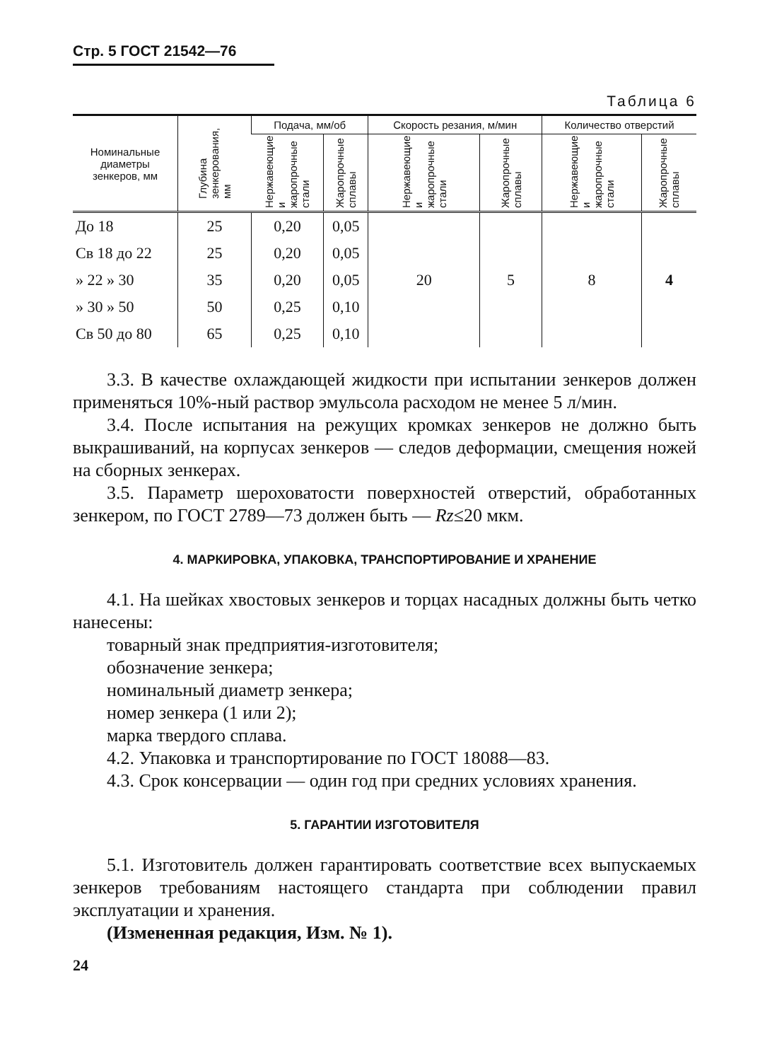Стр. 5 ГОСТ 21542—76
Таблица 6
| Номинальные диаметры зенкеров, мм | Глубина зенкерования, мм | Подача, мм/об | | Скорость резания, м/мин | | Количество отверстий | |
| --- | --- | --- | --- | --- | --- | --- | --- |
| | | Нержавеющие и жаропрочные стали | Жаропрочные сплавы | Нержавеющие и жаропрочные стали | Жаропрочные сплавы | Нержавеющие и жаропрочные стали | Жаропрочные сплавы |
| До 18 | 25 | 0,20 | 0,05 | 20 | 5 | 8 | 4 |
| Св 18 до 22 | 25 | 0,20 | 0,05 | | | | |
| » 22 » 30 | 35 | 0,20 | 0,05 | | | | |
| » 30 » 50 | 50 | 0,25 | 0,10 | | | | |
| Св 50 до 80 | 65 | 0,25 | 0,10 | | | | |
3.3. В качестве охлаждающей жидкости при испытании зенкеров должен применяться 10%-ный раствор эмульсола расходом не менее 5 л/мин.
3.4. После испытания на режущих кромках зенкеров не должно быть выкрашиваний, на корпусах зенкеров — следов деформации, смещения ножей на сборных зенкерах.
3.5. Параметр шероховатости поверхностей отверстий, обработанных зенкером, по ГОСТ 2789—73 должен быть — Rz≤20 мкм.
4. МАРКИРОВКА, УПАКОВКА, ТРАНСПОРТИРОВАНИЕ И ХРАНЕНИЕ
4.1. На шейках хвостовых зенкеров и торцах насадных должны быть четко нанесены:
товарный знак предприятия-изготовителя;
обозначение зенкера;
номинальный диаметр зенкера;
номер зенкера (1 или 2);
марка твердого сплава.
4.2. Упаковка и транспортирование по ГОСТ 18088—83.
4.3. Срок консервации — один год при средних условиях хранения.
5. ГАРАНТИИ ИЗГОТОВИТЕЛЯ
5.1. Изготовитель должен гарантировать соответствие всех выпускаемых зенкеров требованиям настоящего стандарта при соблюдении правил эксплуатации и хранения.
(Измененная редакция, Изм. № 1).
24